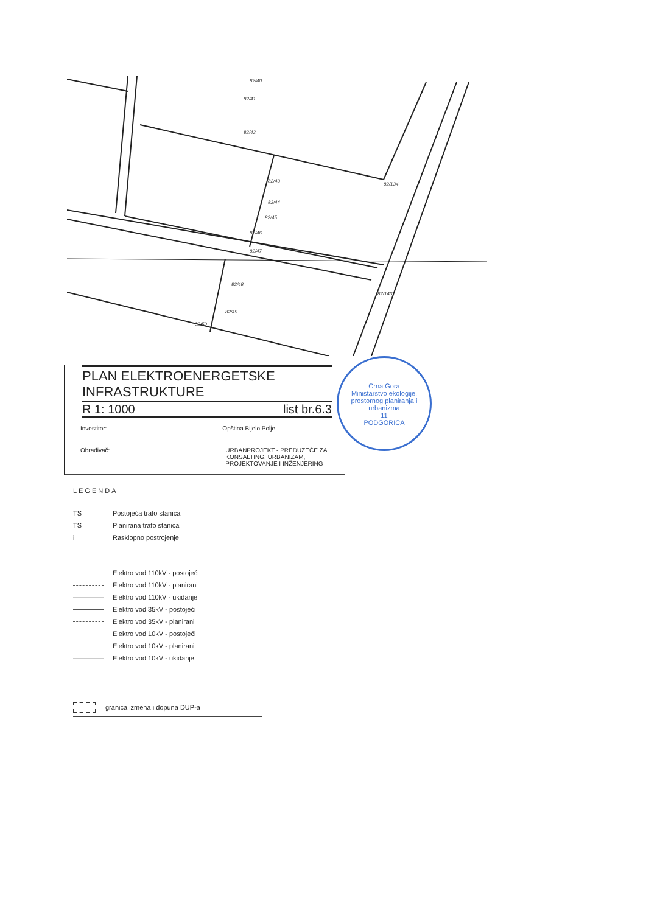82/40
82/41
82/42
82/43
82/44
82/45
82/46
82/47
82/48
82/49
82/50
82/134
82/143
PLAN ELEKTROENERGETSKE
INFRASTRUKTURE
R 1: 1000 list br.6.3
Investitor: Opština Bijelo Polje
Obrađivač: URBANPROJEKT - PREDUZEĆE ZA KONSALTING, URBANIZAM, PROJEKTOVANJE I INŽENJERING
Crna Gora
Ministarstvo ekologije, prostornog planiranja i urbanizma
11
PODGORICA
LEGENDA
TS Postojeća trafo stanica
TS Planirana trafo stanica
i Rasklopno postrojenje
Elektro vod 110kV - postojeći
Elektro vod 110kV - planirani
Elektro vod 110kV - ukidanje
Elektro vod 35kV - postojeći
Elektro vod 35kV - planirani
Elektro vod 10kV - postojeći
Elektro vod 10kV - planirani
Elektro vod 10kV - ukidanje
granica izmena i dopuna DUP-a